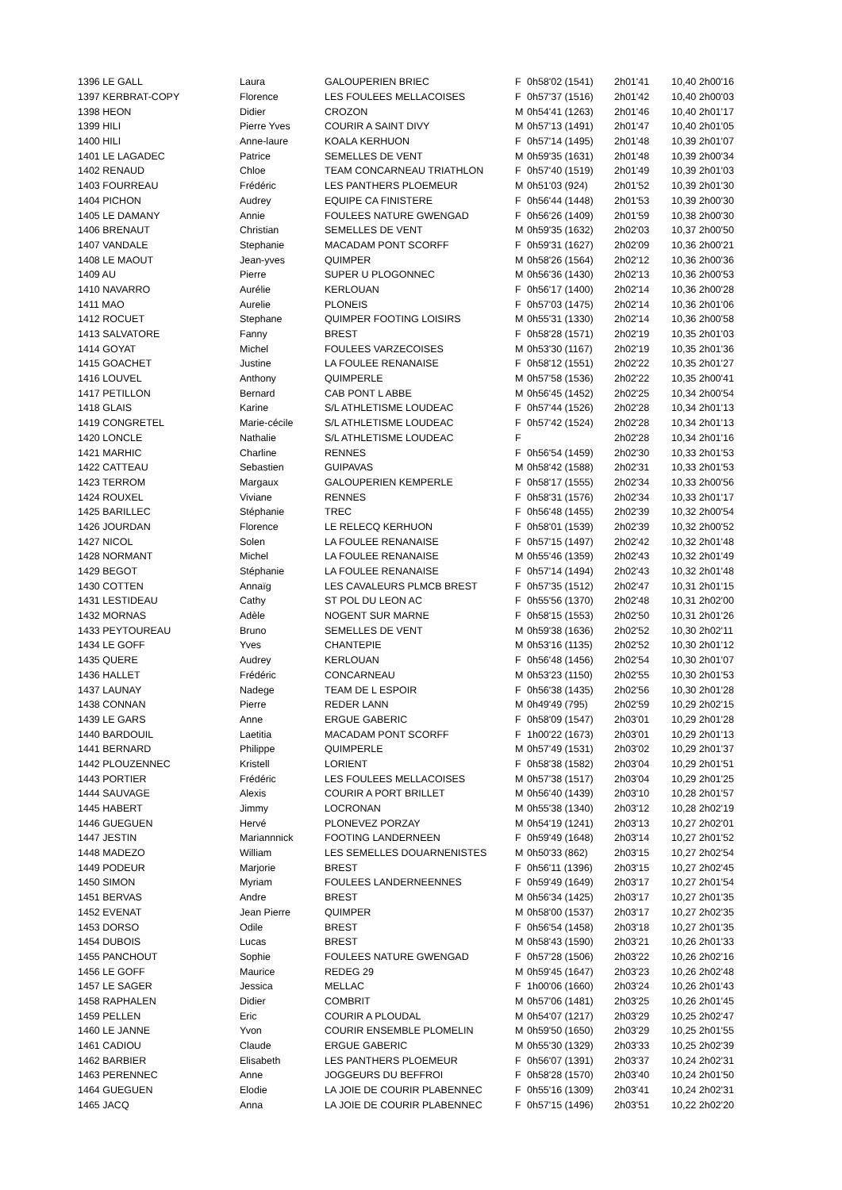| 1396 LE GALL | Laura | GALOUPERIEN BRIEC | F | 0h58'02 (1541) | 2h01'41 | 10,40 2h00'16 |
| 1397 KERBRAT-COPY | Florence | LES FOULEES MELLACOISES | F | 0h57'37 (1516) | 2h01'42 | 10,40 2h00'03 |
| 1398 HEON | Didier | CROZON | M | 0h54'41 (1263) | 2h01'46 | 10,40 2h01'17 |
| 1399 HILI | Pierre Yves | COURIR A SAINT DIVY | M | 0h57'13 (1491) | 2h01'47 | 10,40 2h01'05 |
| 1400 HILI | Anne-laure | KOALA KERHUON | F | 0h57'14 (1495) | 2h01'48 | 10,39 2h01'07 |
| 1401 LE LAGADEC | Patrice | SEMELLES DE VENT | M | 0h59'35 (1631) | 2h01'48 | 10,39 2h00'34 |
| 1402 RENAUD | Chloe | TEAM CONCARNEAU TRIATHLON | F | 0h57'40 (1519) | 2h01'49 | 10,39 2h01'03 |
| 1403 FOURREAU | Frédéric | LES PANTHERS PLOEMEUR | M | 0h51'03 (924) | 2h01'52 | 10,39 2h01'30 |
| 1404 PICHON | Audrey | EQUIPE CA FINISTERE | F | 0h56'44 (1448) | 2h01'53 | 10,39 2h00'30 |
| 1405 LE DAMANY | Annie | FOULEES NATURE GWENGAD | F | 0h56'26 (1409) | 2h01'59 | 10,38 2h00'30 |
| 1406 BRENAUT | Christian | SEMELLES DE VENT | M | 0h59'35 (1632) | 2h02'03 | 10,37 2h00'50 |
| 1407 VANDALE | Stephanie | MACADAM PONT SCORFF | F | 0h59'31 (1627) | 2h02'09 | 10,36 2h00'21 |
| 1408 LE MAOUT | Jean-yves | QUIMPER | M | 0h58'26 (1564) | 2h02'12 | 10,36 2h00'36 |
| 1409 AU | Pierre | SUPER U PLOGONNEC | M | 0h56'36 (1430) | 2h02'13 | 10,36 2h00'53 |
| 1410 NAVARRO | Aurélie | KERLOUAN | F | 0h56'17 (1400) | 2h02'14 | 10,36 2h00'28 |
| 1411 MAO | Aurelie | PLONEIS | F | 0h57'03 (1475) | 2h02'14 | 10,36 2h01'06 |
| 1412 ROCUET | Stephane | QUIMPER FOOTING LOISIRS | M | 0h55'31 (1330) | 2h02'14 | 10,36 2h00'58 |
| 1413 SALVATORE | Fanny | BREST | F | 0h58'28 (1571) | 2h02'19 | 10,35 2h01'03 |
| 1414 GOYAT | Michel | FOULEES VARZECOISES | M | 0h53'30 (1167) | 2h02'19 | 10,35 2h01'36 |
| 1415 GOACHET | Justine | LA FOULEE RENANAISE | F | 0h58'12 (1551) | 2h02'22 | 10,35 2h01'27 |
| 1416 LOUVEL | Anthony | QUIMPERLE | M | 0h57'58 (1536) | 2h02'22 | 10,35 2h00'41 |
| 1417 PETILLON | Bernard | CAB PONT L ABBE | M | 0h56'45 (1452) | 2h02'25 | 10,34 2h00'54 |
| 1418 GLAIS | Karine | S/L ATHLETISME LOUDEAC | F | 0h57'44 (1526) | 2h02'28 | 10,34 2h01'13 |
| 1419 CONGRETEL | Marie-cécile | S/L ATHLETISME LOUDEAC | F | 0h57'42 (1524) | 2h02'28 | 10,34 2h01'13 |
| 1420 LONCLE | Nathalie | S/L ATHLETISME LOUDEAC | F | | 2h02'28 | 10,34 2h01'16 |
| 1421 MARHIC | Charline | RENNES | F | 0h56'54 (1459) | 2h02'30 | 10,33 2h01'53 |
| 1422 CATTEAU | Sebastien | GUIPAVAS | M | 0h58'42 (1588) | 2h02'31 | 10,33 2h01'53 |
| 1423 TERROM | Margaux | GALOUPERIEN KEMPERLE | F | 0h58'17 (1555) | 2h02'34 | 10,33 2h00'56 |
| 1424 ROUXEL | Viviane | RENNES | F | 0h58'31 (1576) | 2h02'34 | 10,33 2h01'17 |
| 1425 BARILLEC | Stéphanie | TREC | F | 0h56'48 (1455) | 2h02'39 | 10,32 2h00'54 |
| 1426 JOURDAN | Florence | LE RELECQ KERHUON | F | 0h58'01 (1539) | 2h02'39 | 10,32 2h00'52 |
| 1427 NICOL | Solen | LA FOULEE RENANAISE | F | 0h57'15 (1497) | 2h02'42 | 10,32 2h01'48 |
| 1428 NORMANT | Michel | LA FOULEE RENANAISE | M | 0h55'46 (1359) | 2h02'43 | 10,32 2h01'49 |
| 1429 BEGOT | Stéphanie | LA FOULEE RENANAISE | F | 0h57'14 (1494) | 2h02'43 | 10,32 2h01'48 |
| 1430 COTTEN | Annaïg | LES CAVALEURS PLMCB BREST | F | 0h57'35 (1512) | 2h02'47 | 10,31 2h01'15 |
| 1431 LESTIDEAU | Cathy | ST POL DU LEON AC | F | 0h55'56 (1370) | 2h02'48 | 10,31 2h02'00 |
| 1432 MORNAS | Adèle | NOGENT SUR MARNE | F | 0h58'15 (1553) | 2h02'50 | 10,31 2h01'26 |
| 1433 PEYTOUREAU | Bruno | SEMELLES DE VENT | M | 0h59'38 (1636) | 2h02'52 | 10,30 2h02'11 |
| 1434 LE GOFF | Yves | CHANTEPIE | M | 0h53'16 (1135) | 2h02'52 | 10,30 2h01'12 |
| 1435 QUERE | Audrey | KERLOUAN | F | 0h56'48 (1456) | 2h02'54 | 10,30 2h01'07 |
| 1436 HALLET | Frédéric | CONCARNEAU | M | 0h53'23 (1150) | 2h02'55 | 10,30 2h01'53 |
| 1437 LAUNAY | Nadege | TEAM DE L ESPOIR | F | 0h56'38 (1435) | 2h02'56 | 10,30 2h01'28 |
| 1438 CONNAN | Pierre | REDER LANN | M | 0h49'49 (795) | 2h02'59 | 10,29 2h02'15 |
| 1439 LE GARS | Anne | ERGUE GABERIC | F | 0h58'09 (1547) | 2h03'01 | 10,29 2h01'28 |
| 1440 BARDOUIL | Laetitia | MACADAM PONT SCORFF | F | 1h00'22 (1673) | 2h03'01 | 10,29 2h01'13 |
| 1441 BERNARD | Philippe | QUIMPERLE | M | 0h57'49 (1531) | 2h03'02 | 10,29 2h01'37 |
| 1442 PLOUZENNEC | Kristell | LORIENT | F | 0h58'38 (1582) | 2h03'04 | 10,29 2h01'51 |
| 1443 PORTIER | Frédéric | LES FOULEES MELLACOISES | M | 0h57'38 (1517) | 2h03'04 | 10,29 2h01'25 |
| 1444 SAUVAGE | Alexis | COURIR A PORT BRILLET | M | 0h56'40 (1439) | 2h03'10 | 10,28 2h01'57 |
| 1445 HABERT | Jimmy | LOCRONAN | M | 0h55'38 (1340) | 2h03'12 | 10,28 2h02'19 |
| 1446 GUEGUEN | Hervé | PLONEVEZ PORZAY | M | 0h54'19 (1241) | 2h03'13 | 10,27 2h02'01 |
| 1447 JESTIN | Mariannnick | FOOTING LANDERNEEN | F | 0h59'49 (1648) | 2h03'14 | 10,27 2h01'52 |
| 1448 MADEZO | William | LES SEMELLES DOUARNENISTES | M | 0h50'33 (862) | 2h03'15 | 10,27 2h02'54 |
| 1449 PODEUR | Marjorie | BREST | F | 0h56'11 (1396) | 2h03'15 | 10,27 2h02'45 |
| 1450 SIMON | Myriam | FOULEES LANDERNEENNES | F | 0h59'49 (1649) | 2h03'17 | 10,27 2h01'54 |
| 1451 BERVAS | Andre | BREST | M | 0h56'34 (1425) | 2h03'17 | 10,27 2h01'35 |
| 1452 EVENAT | Jean Pierre | QUIMPER | M | 0h58'00 (1537) | 2h03'17 | 10,27 2h02'35 |
| 1453 DORSO | Odile | BREST | F | 0h56'54 (1458) | 2h03'18 | 10,27 2h01'35 |
| 1454 DUBOIS | Lucas | BREST | M | 0h58'43 (1590) | 2h03'21 | 10,26 2h01'33 |
| 1455 PANCHOUT | Sophie | FOULEES NATURE GWENGAD | F | 0h57'28 (1506) | 2h03'22 | 10,26 2h02'16 |
| 1456 LE GOFF | Maurice | REDEG 29 | M | 0h59'45 (1647) | 2h03'23 | 10,26 2h02'48 |
| 1457 LE SAGER | Jessica | MELLAC | F | 1h00'06 (1660) | 2h03'24 | 10,26 2h01'43 |
| 1458 RAPHALEN | Didier | COMBRIT | M | 0h57'06 (1481) | 2h03'25 | 10,26 2h01'45 |
| 1459 PELLEN | Eric | COURIR A PLOUDAL | M | 0h54'07 (1217) | 2h03'29 | 10,25 2h02'47 |
| 1460 LE JANNE | Yvon | COURIR ENSEMBLE PLOMELIN | M | 0h59'50 (1650) | 2h03'29 | 10,25 2h01'55 |
| 1461 CADIOU | Claude | ERGUE GABERIC | M | 0h55'30 (1329) | 2h03'33 | 10,25 2h02'39 |
| 1462 BARBIER | Elisabeth | LES PANTHERS PLOEMEUR | F | 0h56'07 (1391) | 2h03'37 | 10,24 2h02'31 |
| 1463 PERENNEC | Anne | JOGGEURS DU BEFFROI | F | 0h58'28 (1570) | 2h03'40 | 10,24 2h01'50 |
| 1464 GUEGUEN | Elodie | LA JOIE DE COURIR PLABENNEC | F | 0h55'16 (1309) | 2h03'41 | 10,24 2h02'31 |
| 1465 JACQ | Anna | LA JOIE DE COURIR PLABENNEC | F | 0h57'15 (1496) | 2h03'51 | 10,22 2h02'20 |